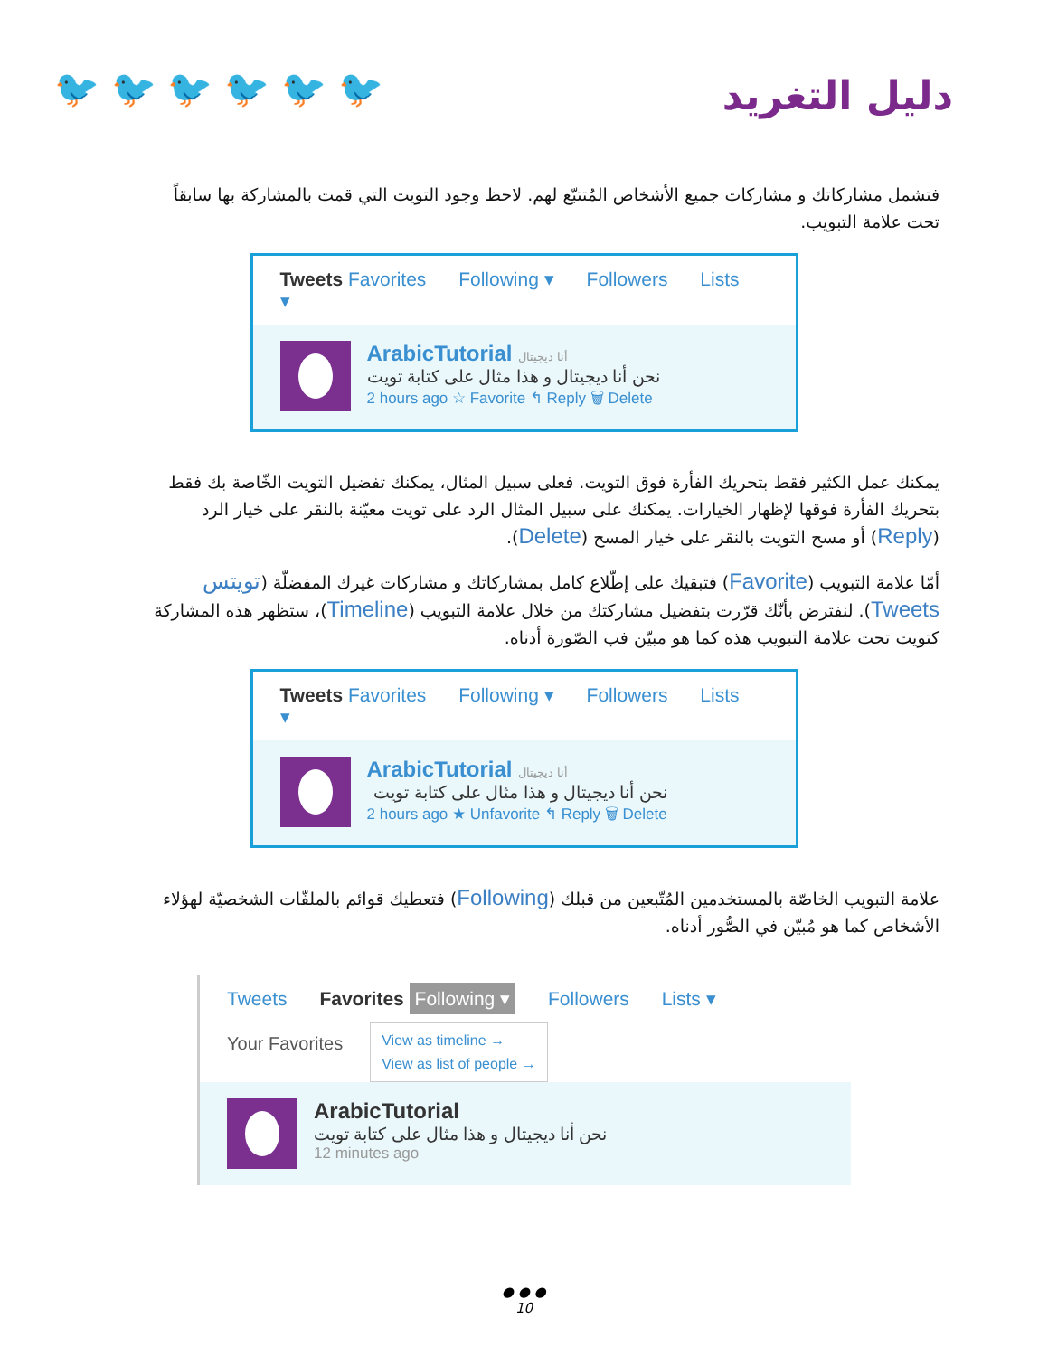🐦 🐦 🐦 🐦 🐦 🐦 دليل التغريد
فتشمل مشاركاتك و مشاركات جميع الأشخاص المُتتبّع لهم. لاحظ وجود التويت التي قمت بالمشاركة بها سابقاً تحت علامة التبويب.
Tweets Favorites Following ▾ Followers Lists ▾
ArabicTutorial أنا ديجيتال
نحن أنا ديجيتال و هذا مثال على كتابة تويت
2 hours ago ☆ Favorite ↰ Reply 🗑 Delete
يمكنك عمل الكثير فقط بتحريك الفأرة فوق التويت. فعلى سبيل المثال، يمكنك تفضيل التويت الخّاصة بك فقط بتحريك الفأرة فوقها لإظهار الخيارات. يمكنك على سبيل المثال الرد على تويت معيّنة بالنقر على خيار الرد (Reply) أو مسح التويت بالنقر على خيار المسح (Delete).
أمّا علامة التبويب (Favorite) فتبقيك على إطّلاع كامل بمشاركاتك و مشاركات غيرك المفضلّة (تويتس Tweets). لنفترض بأنّك قرّرت بتفضيل مشاركتك من خلال علامة التبويب (Timeline)، ستظهر هذه المشاركة كتويت تحت علامة التبويب هذه كما هو مبيّن فب الصّورة أدناه.
Tweets Favorites Following ▾ Followers Lists ▾
ArabicTutorial أنا ديجيتال
نحن أنا ديجيتال و هذا مثال على كتابة تويت
2 hours ago ★ Unfavorite ↰ Reply 🗑 Delete
علامة التبويب الخاصّة بالمستخدمين المُتّبعين من قبلك (Following) فتعطيك قوائم بالملفّات الشخصيّة لهؤلاء الأشخاص كما هو مُبيّن في الصُّور أدناه.
Tweets Favorites Following ▾ Followers Lists ▾
Your Favorites
View as timeline →
View as list of people →
ArabicTutorial
نحن أنا ديجيتال و هذا مثال على كتابة تويت
12 minutes ago
● ● ●
10